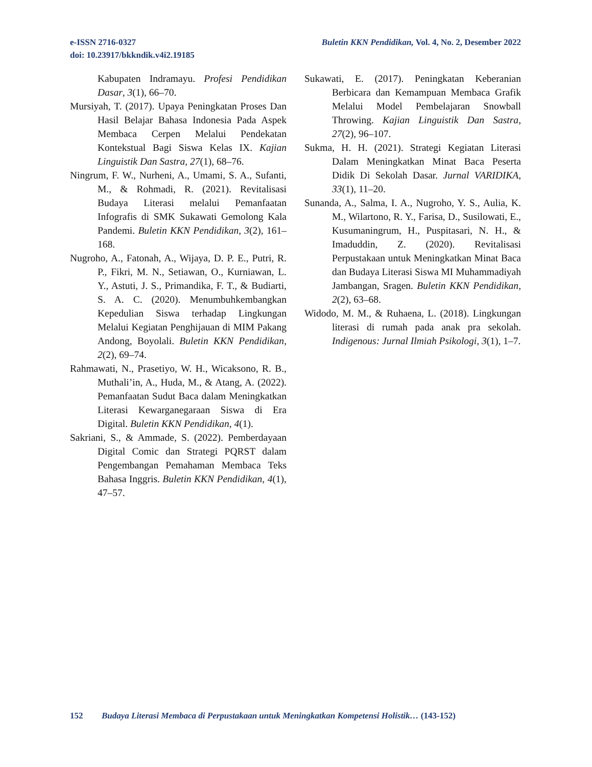e-ISSN 2716-0327
doi: 10.23917/bkkndik.v4i2.19185
Buletin KKN Pendidikan, Vol. 4, No. 2, Desember 2022
Kabupaten Indramayu. Profesi Pendidikan Dasar, 3(1), 66–70.
Mursiyah, T. (2017). Upaya Peningkatan Proses Dan Hasil Belajar Bahasa Indonesia Pada Aspek Membaca Cerpen Melalui Pendekatan Kontekstual Bagi Siswa Kelas IX. Kajian Linguistik Dan Sastra, 27(1), 68–76.
Ningrum, F. W., Nurheni, A., Umami, S. A., Sufanti, M., & Rohmadi, R. (2021). Revitalisasi Budaya Literasi melalui Pemanfaatan Infografis di SMK Sukawati Gemolong Kala Pandemi. Buletin KKN Pendidikan, 3(2), 161–168.
Nugroho, A., Fatonah, A., Wijaya, D. P. E., Putri, R. P., Fikri, M. N., Setiawan, O., Kurniawan, L. Y., Astuti, J. S., Primandika, F. T., & Budiarti, S. A. C. (2020). Menumbuhkembangkan Kepedulian Siswa terhadap Lingkungan Melalui Kegiatan Penghijauan di MIM Pakang Andong, Boyolali. Buletin KKN Pendidikan, 2(2), 69–74.
Rahmawati, N., Prasetiyo, W. H., Wicaksono, R. B., Muthali’in, A., Huda, M., & Atang, A. (2022). Pemanfaatan Sudut Baca dalam Meningkatkan Literasi Kewarganegaraan Siswa di Era Digital. Buletin KKN Pendidikan, 4(1).
Sakriani, S., & Ammade, S. (2022). Pemberdayaan Digital Comic dan Strategi PQRST dalam Pengembangan Pemahaman Membaca Teks Bahasa Inggris. Buletin KKN Pendidikan, 4(1), 47–57.
Sukawati, E. (2017). Peningkatan Keberanian Berbicara dan Kemampuan Membaca Grafik Melalui Model Pembelajaran Snowball Throwing. Kajian Linguistik Dan Sastra, 27(2), 96–107.
Sukma, H. H. (2021). Strategi Kegiatan Literasi Dalam Meningkatkan Minat Baca Peserta Didik Di Sekolah Dasar. Jurnal VARIDIKA, 33(1), 11–20.
Sunanda, A., Salma, I. A., Nugroho, Y. S., Aulia, K. M., Wilartono, R. Y., Farisa, D., Susilowati, E., Kusumaningrum, H., Puspitasari, N. H., & Imaduddin, Z. (2020). Revitalisasi Perpustakaan untuk Meningkatkan Minat Baca dan Budaya Literasi Siswa MI Muhammadiyah Jambangan, Sragen. Buletin KKN Pendidikan, 2(2), 63–68.
Widodo, M. M., & Ruhaena, L. (2018). Lingkungan literasi di rumah pada anak pra sekolah. Indigenous: Jurnal Ilmiah Psikologi, 3(1), 1–7.
152 Budaya Literasi Membaca di Perpustakaan untuk Meningkatkan Kompetensi Holistik… (143-152)